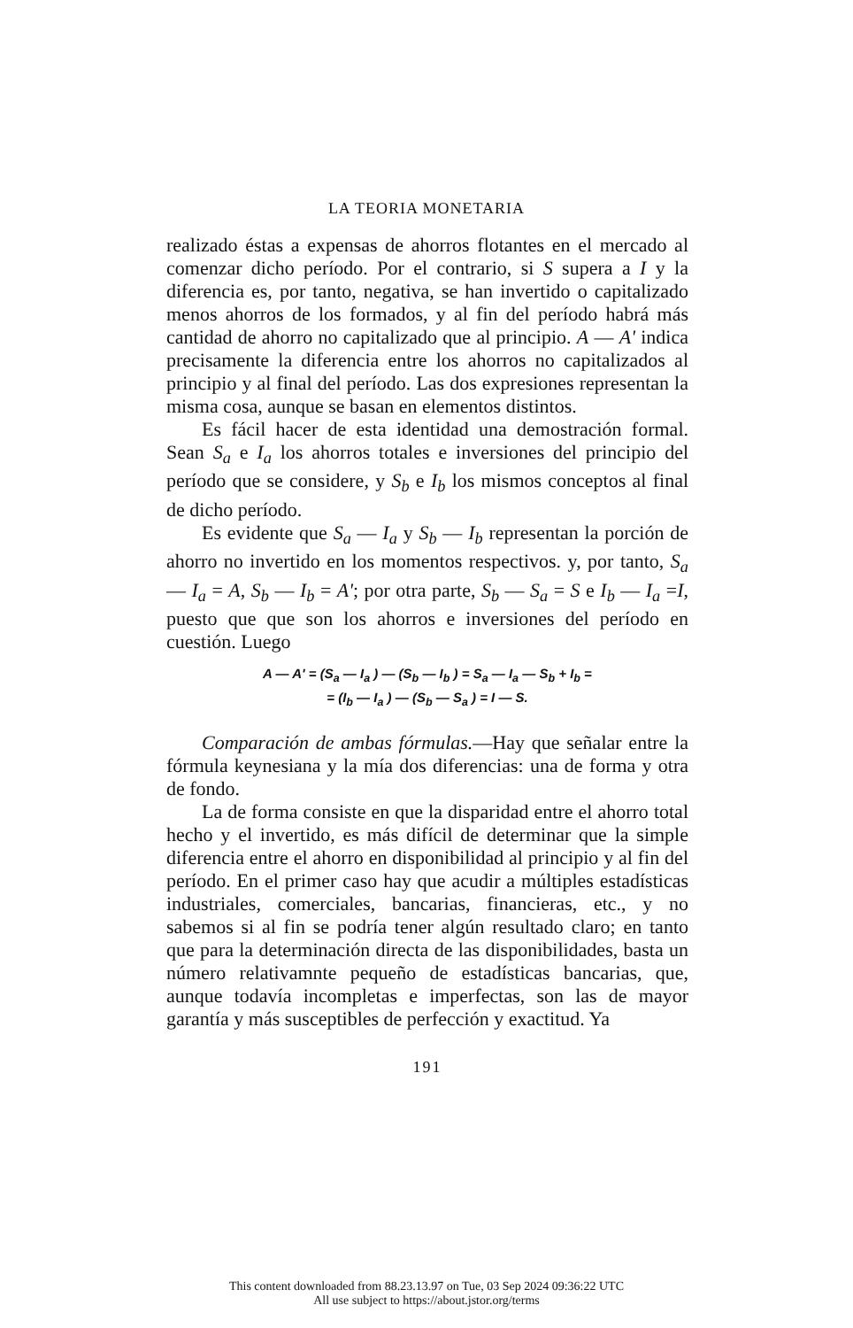LA TEORIA MONETARIA
realizado éstas a expensas de ahorros flotantes en el mercado al comenzar dicho período. Por el contrario, si S supera a I y la diferencia es, por tanto, negativa, se han invertido o capitalizado menos ahorros de los formados, y al fin del período habrá más cantidad de ahorro no capitalizado que al principio. A — A' indica precisamente la diferencia entre los ahorros no capitalizados al principio y al final del período. Las dos expresiones representan la misma cosa, aunque se basan en elementos distintos.
Es fácil hacer de esta identidad una demostración formal. Sean S<sub>a</sub> e I<sub>a</sub> los ahorros totales e inversiones del principio del período que se considere, y S<sub>b</sub> e I<sub>b</sub> los mismos conceptos al final de dicho período.
Es evidente que S<sub>a</sub> — I<sub>a</sub> y S<sub>b</sub> — I<sub>b</sub> representan la porción de ahorro no invertido en los momentos respectivos. y, por tanto, S<sub>a</sub> — I<sub>a</sub> = A, S<sub>b</sub> — I<sub>b</sub> = A'; por otra parte, S<sub>b</sub> — S<sub>a</sub> = S e I<sub>b</sub> — I<sub>a</sub> =I, puesto que que son los ahorros e inversiones del período en cuestión. Luego
A — A' = (S<sub>a</sub> — I<sub>a</sub> ) — (S<sub>b</sub> — I<sub>b</sub> ) = S<sub>a</sub> — I<sub>a</sub> — S<sub>b</sub> + I<sub>b</sub> =
= (I<sub>b</sub> — I<sub>a</sub> ) — (S<sub>b</sub> — S<sub>a</sub> ) = I — S.
Comparación de ambas fórmulas.—Hay que señalar entre la fórmula keynesiana y la mía dos diferencias: una de forma y otra de fondo.
La de forma consiste en que la disparidad entre el ahorro total hecho y el invertido, es más difícil de determinar que la simple diferencia entre el ahorro en disponibilidad al principio y al fin del período. En el primer caso hay que acudir a múltiples estadísticas industriales, comerciales, bancarias, financieras, etc., y no sabemos si al fin se podría tener algún resultado claro; en tanto que para la determinación directa de las disponibilidades, basta un número relativamnte pequeño de estadísticas bancarias, que, aunque todavía incompletas e imperfectas, son las de mayor garantía y más susceptibles de perfección y exactitud. Ya
191
This content downloaded from 88.23.13.97 on Tue, 03 Sep 2024 09:36:22 UTC
All use subject to https://about.jstor.org/terms